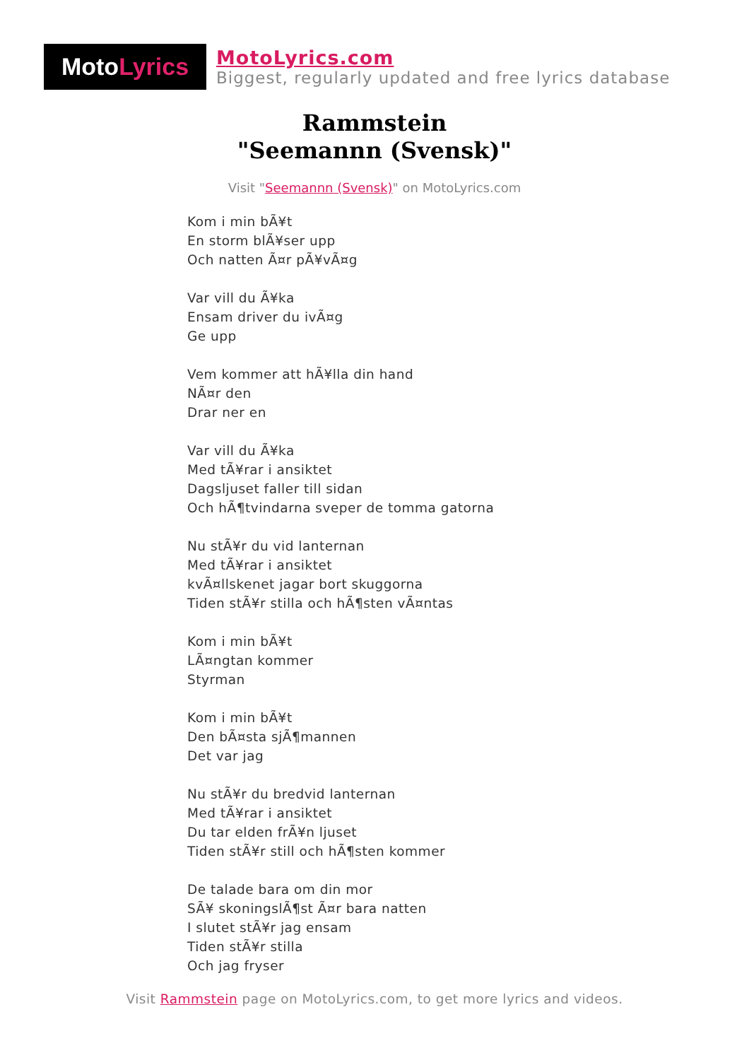Moto Lyrics
MotoLyrics.com
Biggest, regularly updated and free lyrics database
Rammstein
"Seemannn (Svensk)"
Visit "Seemannn (Svensk)" on MotoLyrics.com
Kom i min bÃ¥t
En storm blÃ¥ser upp
Och natten Ã¤r pÃ¥vÃ¤g
Var vill du Ã¥ka
Ensam driver du ivÃ¤g
Ge upp
Vem kommer att hÃ¥lla din hand
NÃ¤r den
Drar ner en
Var vill du Ã¥ka
Med tÃ¥rar i ansiktet
Dagsljuset faller till sidan
Och hÃ¶tvindarna sveper de tomma gatorna
Nu stÃ¥r du vid lanternan
Med tÃ¥rar i ansiktet
kvÃ¤llskenet jagar bort skuggorna
Tiden stÃ¥r stilla och hÃ¶sten vÃ¤ntas
Kom i min bÃ¥t
LÃ¤ngtan kommer
Styrman
Kom i min bÃ¥t
Den bÃ¤sta sjÃ¶mannen
Det var jag
Nu stÃ¥r du bredvid lanternan
Med tÃ¥rar i ansiktet
Du tar elden frÃ¥n ljuset
Tiden stÃ¥r still och hÃ¶sten kommer
De talade bara om din mor
SÃ¥ skoningslÃ¶st Ã¤r bara natten
I slutet stÃ¥r jag ensam
Tiden stÃ¥r stilla
Och jag fryser
Visit Rammstein page on MotoLyrics.com, to get more lyrics and videos.